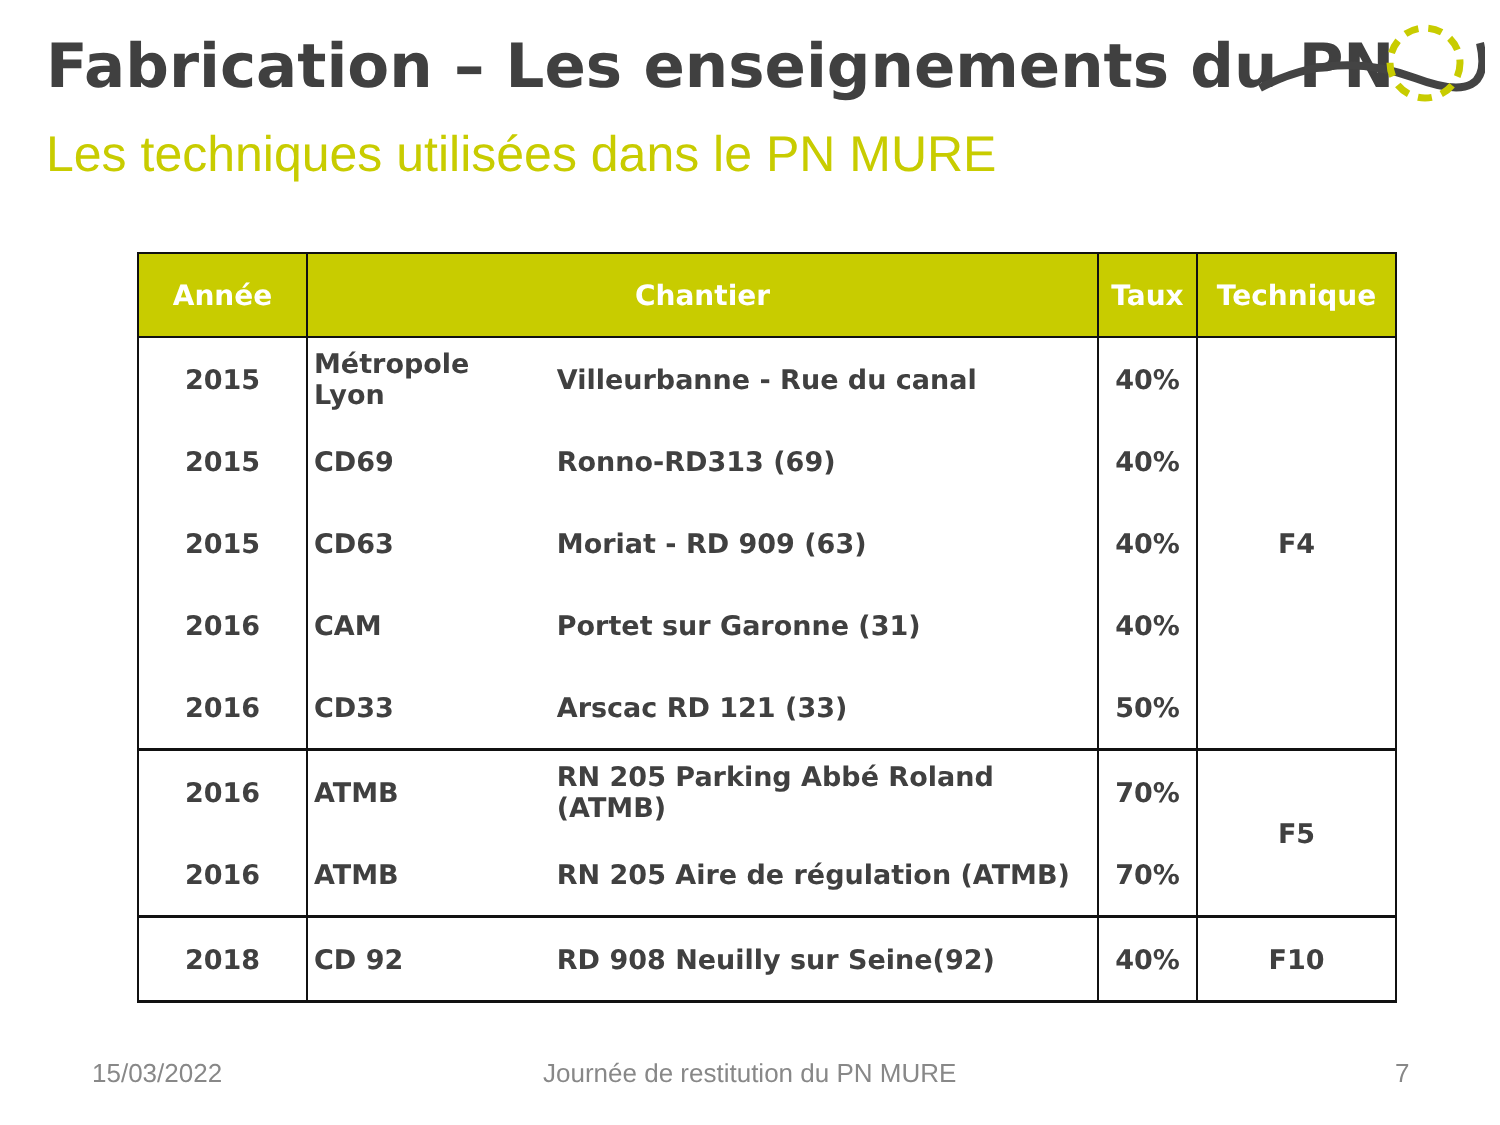Fabrication – Les enseignements du PN
Les techniques utilisées dans le PN MURE
| Année | Chantier | | Taux | Technique |
| --- | --- | --- | --- | --- |
| 2015 | Métropole Lyon | Villeurbanne - Rue du canal | 40% | F4 |
| 2015 | CD69 | Ronno-RD313 (69) | 40% | |
| 2015 | CD63 | Moriat - RD 909 (63) | 40% | |
| 2016 | CAM | Portet sur Garonne (31) | 40% | |
| 2016 | CD33 | Arscac RD 121 (33) | 50% | |
| 2016 | ATMB | RN 205 Parking Abbé Roland (ATMB) | 70% | F5 |
| 2016 | ATMB | RN 205 Aire de régulation (ATMB) | 70% | |
| 2018 | CD 92 | RD 908 Neuilly sur Seine(92) | 40% | F10 |
15/03/2022
Journée de restitution du PN MURE
7